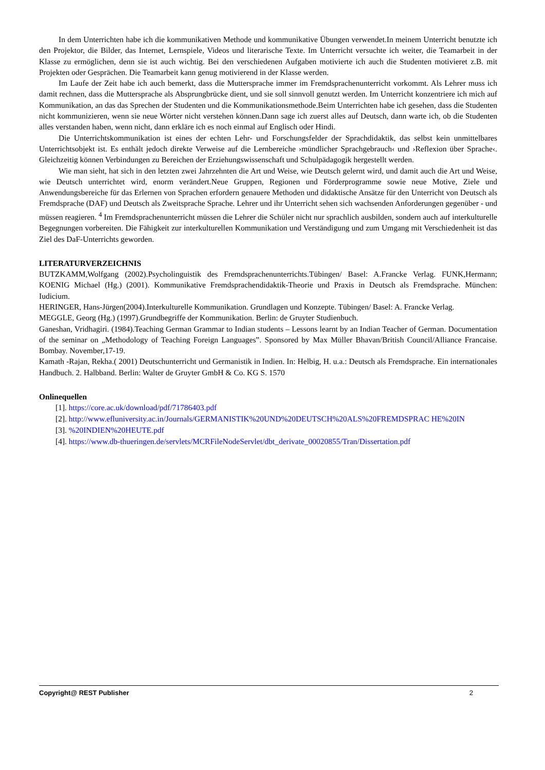In dem Unterrichten habe ich die kommunikativen Methode und kommunikative Übungen verwendet.In meinem Unterricht benutzte ich den Projektor, die Bilder, das Internet, Lernspiele, Videos und literarische Texte. Im Unterricht versuchte ich weiter, die Teamarbeit in der Klasse zu ermöglichen, denn sie ist auch wichtig. Bei den verschiedenen Aufgaben motivierte ich auch die Studenten motivieret z.B. mit Projekten oder Gesprächen. Die Teamarbeit kann genug motivierend in der Klasse werden.
Im Laufe der Zeit habe ich auch bemerkt, dass die Muttersprache immer im Fremdsprachenunterricht vorkommt. Als Lehrer muss ich damit rechnen, dass die Muttersprache als Absprungbrücke dient, und sie soll sinnvoll genutzt werden. Im Unterricht konzentriere ich mich auf Kommunikation, an das das Sprechen der Studenten und die Kommunikationsmethode.Beim Unterrichten habe ich gesehen, dass die Studenten nicht kommunizieren, wenn sie neue Wörter nicht verstehen können.Dann sage ich zuerst alles auf Deutsch, dann warte ich, ob die Studenten alles verstanden haben, wenn nicht, dann erkläre ich es noch einmal auf Englisch oder Hindi.
Die Unterrichtskommunikation ist eines der echten Lehr- und Forschungsfelder der Sprachdidaktik, das selbst kein unmittelbares Unterrichtsobjekt ist. Es enthält jedoch direkte Verweise auf die Lernbereiche ›mündlicher Sprachgebrauch‹ und ›Reflexion über Sprache‹. Gleichzeitig können Verbindungen zu Bereichen der Erziehungswissenschaft und Schulpädagogik hergestellt werden.
Wie man sieht, hat sich in den letzten zwei Jahrzehnten die Art und Weise, wie Deutsch gelernt wird, und damit auch die Art und Weise, wie Deutsch unterrichtet wird, enorm verändert.Neue Gruppen, Regionen und Förderprogramme sowie neue Motive, Ziele und Anwendungsbereiche für das Erlernen von Sprachen erfordern genauere Methoden und didaktische Ansätze für den Unterricht von Deutsch als Fremdsprache (DAF) und Deutsch als Zweitsprache Sprache. Lehrer und ihr Unterricht sehen sich wachsenden Anforderungen gegenüber - und müssen reagieren. <sup>4</sup> Im Fremdsprachenunterricht müssen die Lehrer die Schüler nicht nur sprachlich ausbilden, sondern auch auf interkulturelle Begegnungen vorbereiten. Die Fähigkeit zur interkulturellen Kommunikation und Verständigung und zum Umgang mit Verschiedenheit ist das Ziel des DaF-Unterrichts geworden.
LITERATURVERZEICHNIS
BUTZKAMM,Wolfgang (2002).Psycholinguistik des Fremdsprachenunterrichts.Tübingen/ Basel: A.Francke Verlag. FUNK,Hermann; KOENIG Michael (Hg.) (2001). Kommunikative Fremdsprachendidaktik-Theorie und Praxis in Deutsch als Fremdsprache. München: Iudicium.
HERINGER, Hans-Jürgen(2004).Interkulturelle Kommunikation. Grundlagen und Konzepte. Tübingen/ Basel: A. Francke Verlag.
MEGGLE, Georg (Hg.) (1997).Grundbegriffe der Kommunikation. Berlin: de Gruyter Studienbuch.
Ganeshan, Vridhagiri. (1984).Teaching German Grammar to Indian students – Lessons learnt by an Indian Teacher of German. Documentation of the seminar on „Methodology of Teaching Foreign Languages‟. Sponsored by Max Müller Bhavan/British Council/Alliance Francaise. Bombay. November,17-19.
Kamath -Rajan, Rekha.( 2001) Deutschunterricht und Germanistik in Indien. In: Helbig, H. u.a.: Deutsch als Fremdsprache. Ein internationales Handbuch. 2. Halbband. Berlin: Walter de Gruyter GmbH & Co. KG S. 1570
Onlinequellen
[1]. https://core.ac.uk/download/pdf/71786403.pdf
[2]. http://www.efluniversity.ac.in/Journals/GERMANISTIK%20UND%20DEUTSCH%20ALS%20FREMDSPRAC HE%20IN
[3]. %20INDIEN%20HEUTE.pdf
[4]. https://www.db-thueringen.de/servlets/MCRFileNodeServlet/dbt_derivate_00020855/Tran/Dissertation.pdf
Copyright@ REST Publisher 2